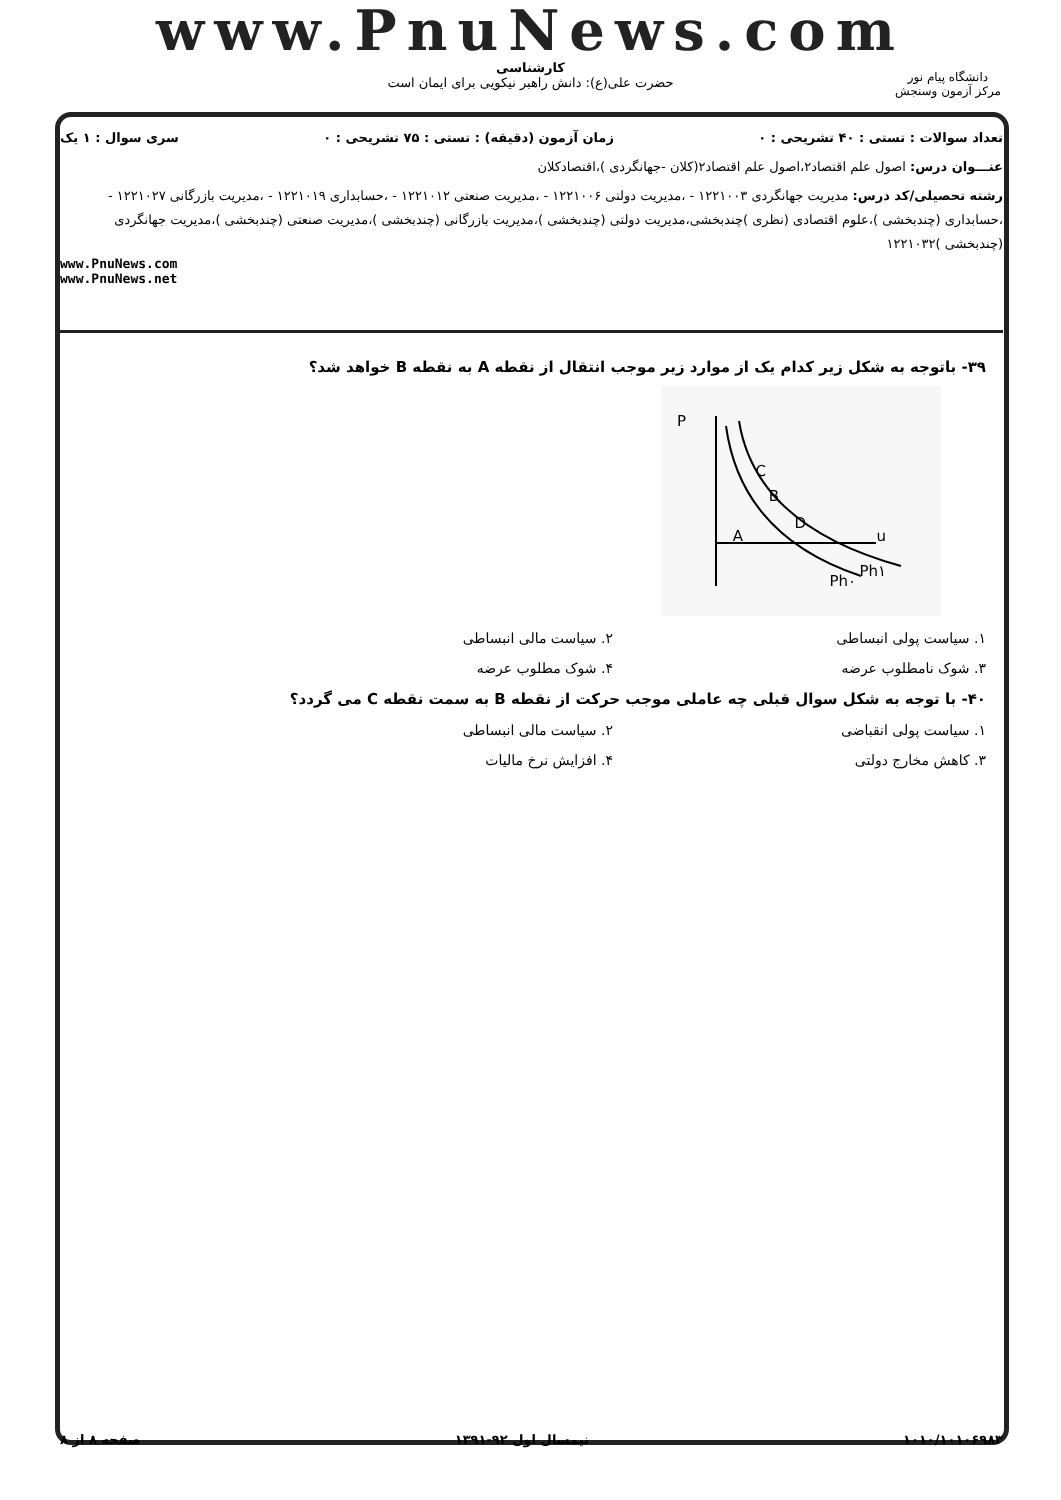www.PnuNews.com
کارشناسی
حضرت علی(ع): دانش راهبر نیکویی برای ایمان است
دانشگاه پیام نور
مرکز آزمون وسنجش
تعداد سوالات : تستی : ۴۰ تشریحی : ۰ زمان آزمون (دقیقه) : تستی : ۷۵ تشریحی : ۰ سری سوال : ۱ یک
عنـــوان درس: اصول علم اقتصاد۲،اصول علم اقتصاد۲(کلان -جهانگردی )،اقتصادکلان
رشته تحصیلی/کد درس: مدیریت جهانگردی ۱۲۲۱۰۰۳ - ،مدیریت دولتی ۱۲۲۱۰۰۶ - ،مدیریت صنعتی ۱۲۲۱۰۱۲ - ،حسابداری ۱۲۲۱۰۱۹ - ،مدیریت بازرگانی ۱۲۲۱۰۲۷ - ،حسابداری (چندبخشی )،علوم اقتصادی (نظری )چندبخشی،مدیریت دولتی (چندبخشی )،مدیریت بازرگانی (چندبخشی )،مدیریت صنعتی (چندبخشی )،مدیریت جهانگردی (چندبخشی )۱۲۲۱۰۳۲
www.PnuNews.com
www.PnuNews.net
۳۹- باتوجه به شکل زیر کدام یک از موارد زیر موجب انتقال از نقطه A به نقطه B خواهد شد؟
P
u
C
B
D
A
Ph۰
Ph۱
۱. سیاست پولی انبساطی ۲. سیاست مالی انبساطی
۳. شوک نامطلوب عرضه ۴. شوک مطلوب عرضه
۴۰- با توجه به شکل سوال قبلی چه عاملی موجب حرکت از نقطه B به سمت نقطه C می گردد؟
۱. سیاست پولی انقباضی ۲. سیاست مالی انبساطی
۳. کاهش مخارج دولتی ۴. افزایش نرخ مالیات
۱۰۱۰/۱۰۱۰۶۹۸۳ نیمسال اول ۹۲-۱۳۹۱ صفحه ۸ از ۸